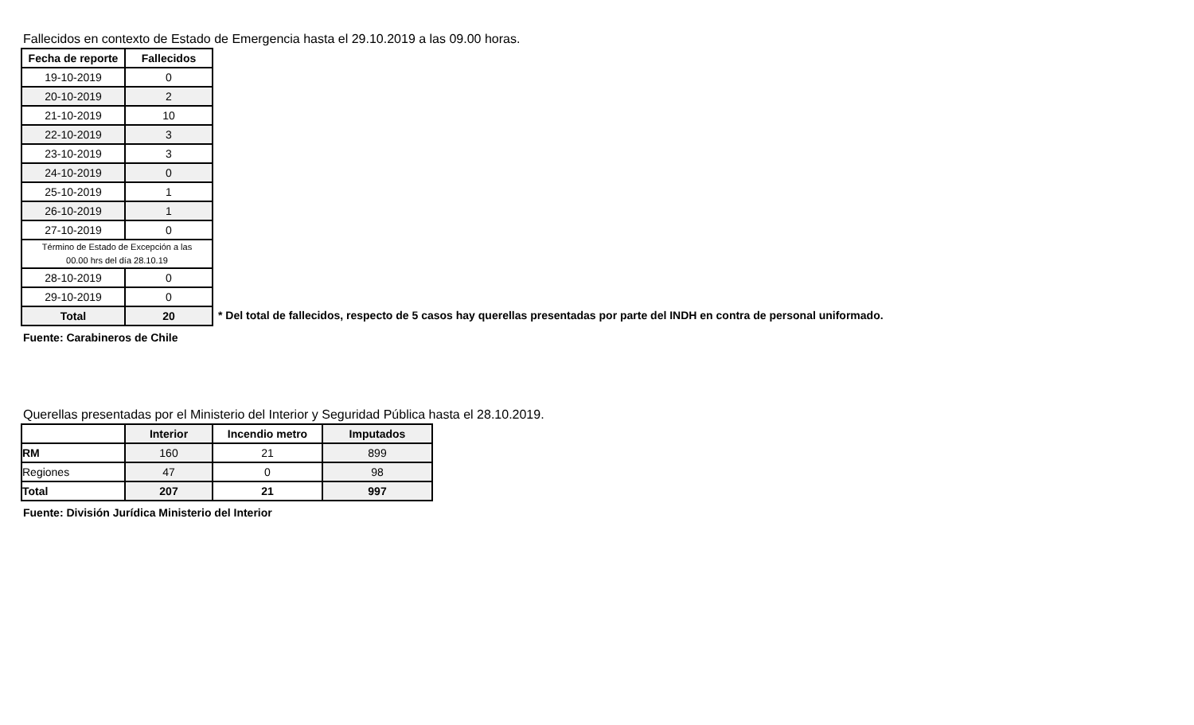Fallecidos en contexto de Estado de Emergencia hasta el 29.10.2019 a las 09.00 horas.
| Fecha de reporte | Fallecidos |
| --- | --- |
| 19-10-2019 | 0 |
| 20-10-2019 | 2 |
| 21-10-2019 | 10 |
| 22-10-2019 | 3 |
| 23-10-2019 | 3 |
| 24-10-2019 | 0 |
| 25-10-2019 | 1 |
| 26-10-2019 | 1 |
| 27-10-2019 | 0 |
| Término de Estado de Excepción a las 00.00 hrs del día 28.10.19 | |
| 28-10-2019 | 0 |
| 29-10-2019 | 0 |
| Total | 20 |
* Del total de fallecidos, respecto de 5 casos hay querellas presentadas por parte del INDH en contra de personal uniformado.
Fuente: Carabineros de Chile
Querellas presentadas por el Ministerio del Interior y Seguridad Pública hasta el 28.10.2019.
| | Interior | Incendio metro | Imputados |
| --- | --- | --- | --- |
| RM | 160 | 21 | 899 |
| Regiones | 47 | 0 | 98 |
| Total | 207 | 21 | 997 |
Fuente: División Jurídica Ministerio del Interior